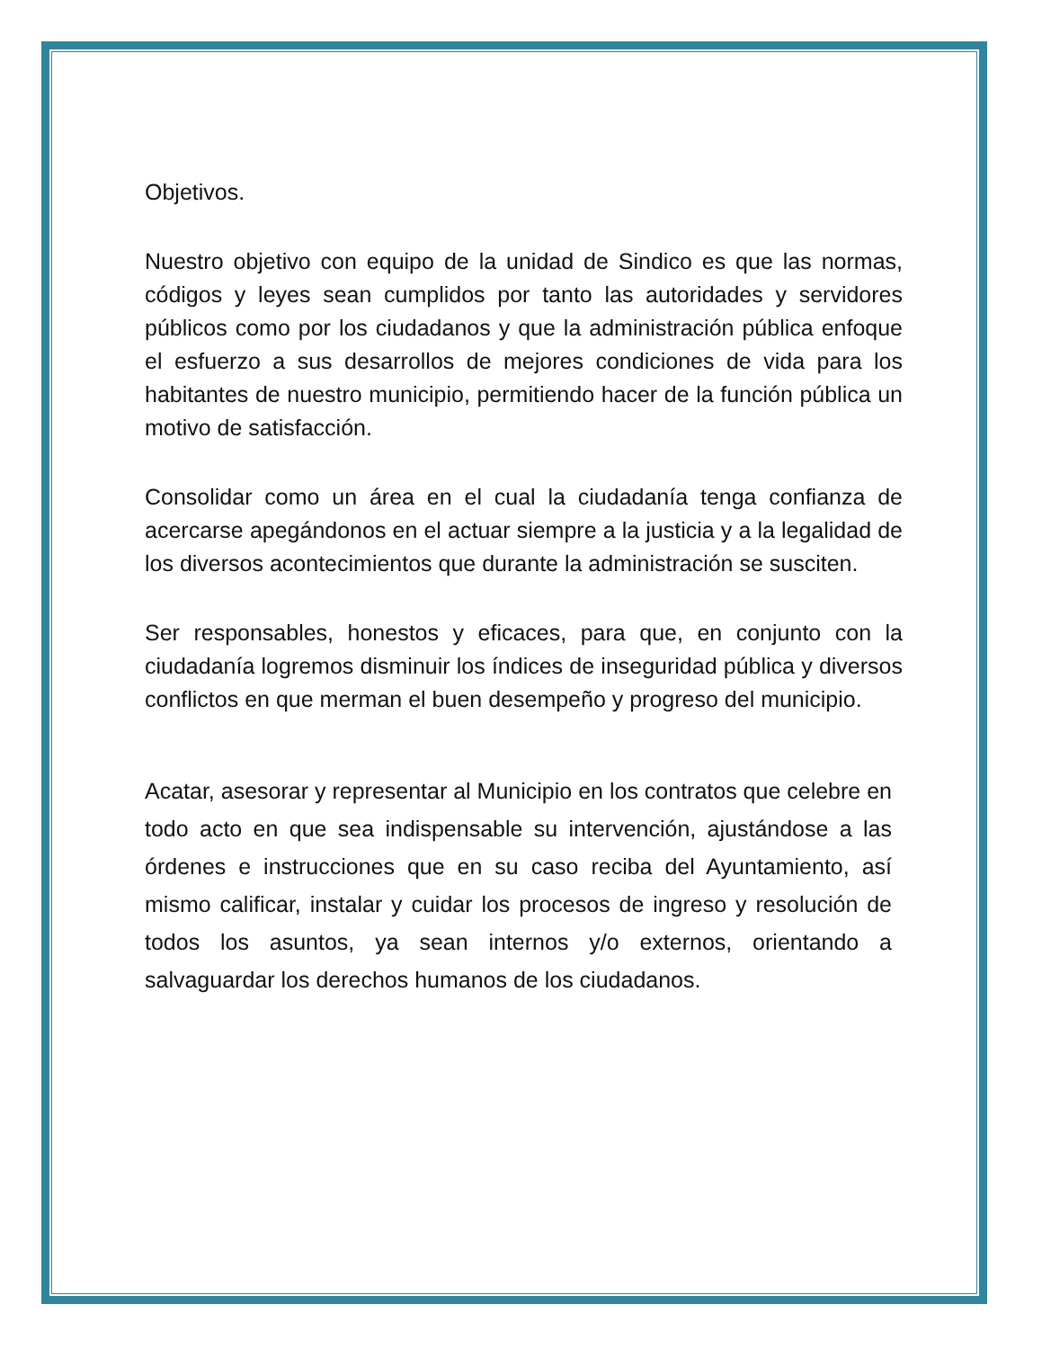Objetivos.
Nuestro objetivo con equipo de la unidad de Sindico es que las normas, códigos y leyes sean cumplidos por tanto las autoridades y servidores públicos como por los ciudadanos y que la administración pública enfoque el esfuerzo a sus desarrollos de mejores condiciones de vida para los habitantes de nuestro municipio, permitiendo hacer de la función pública un motivo de satisfacción.
Consolidar como un área en el cual la ciudadanía tenga confianza de acercarse apegándonos en el actuar siempre a la justicia y a la legalidad de los diversos acontecimientos que durante la administración se susciten.
Ser responsables, honestos y eficaces, para que, en conjunto con la ciudadanía logremos disminuir los índices de inseguridad pública y diversos conflictos en que merman el buen desempeño y progreso del municipio.
Acatar, asesorar y representar al Municipio en los contratos que celebre en todo acto en que sea indispensable su intervención, ajustándose a las órdenes e instrucciones que en su caso reciba del Ayuntamiento, así mismo calificar, instalar y cuidar los procesos de ingreso y resolución de todos los asuntos, ya sean internos y/o externos, orientando a salvaguardar los derechos humanos de los ciudadanos.